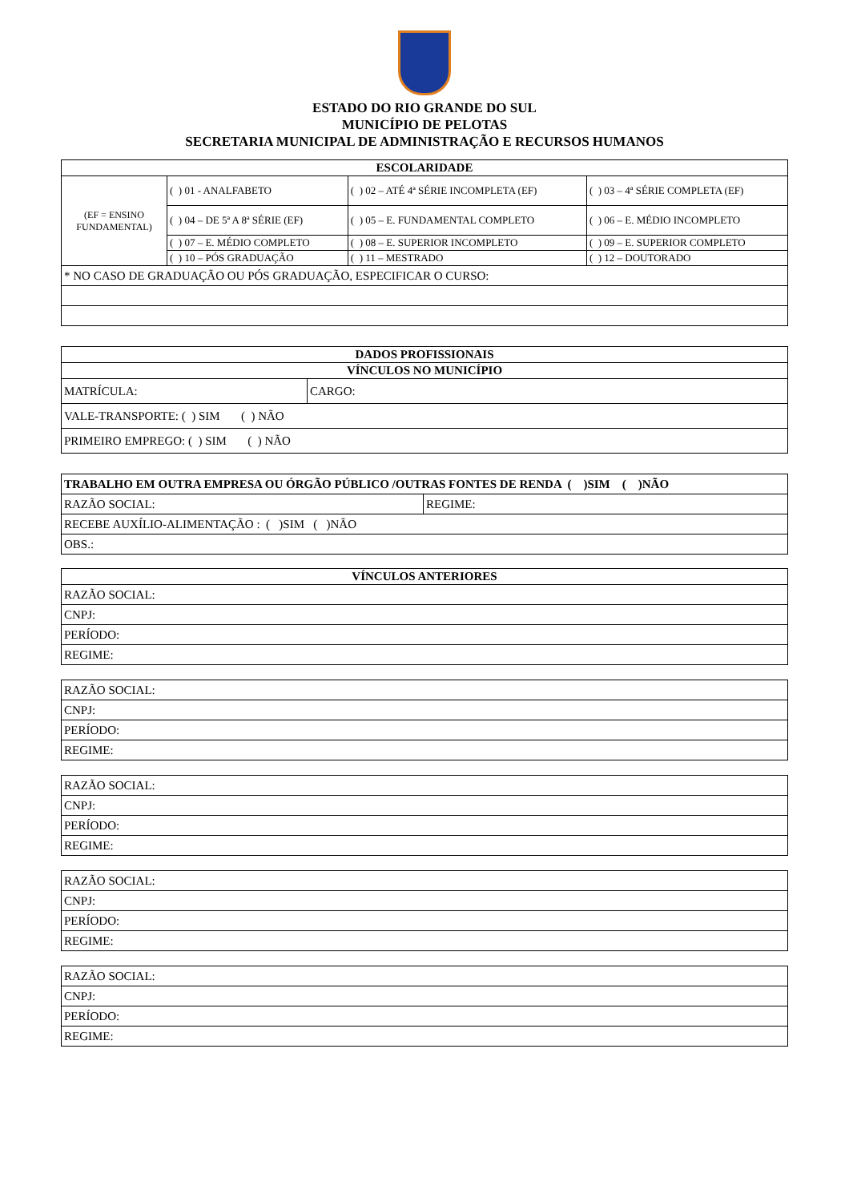ESTADO DO RIO GRANDE DO SUL
MUNICÍPIO DE PELOTAS
SECRETARIA MUNICIPAL DE ADMINISTRAÇÃO E RECURSOS HUMANOS
| ESCOLARIDADE | | | |
| --- | --- | --- | --- |
| (EF = ENSINO FUNDAMENTAL) | ( ) 01 - ANALFABETO | ( ) 02 – ATÉ 4ª SÉRIE INCOMPLETA (EF) | ( ) 03 – 4ª SÉRIE COMPLETA (EF) |
| | ( ) 04 – DE 5ª A 8ª SÉRIE (EF) | ( ) 05 – E. FUNDAMENTAL COMPLETO | ( ) 06 – E. MÉDIO INCOMPLETO |
| | ( ) 07 – E. MÉDIO COMPLETO | ( ) 08 – E. SUPERIOR INCOMPLETO | ( ) 09 – E. SUPERIOR COMPLETO |
| | ( ) 10 – PÓS GRADUAÇÃO | ( ) 11 – MESTRADO | ( ) 12 – DOUTORADO |
| * NO CASO DE GRADUAÇÃO OU PÓS GRADUAÇÃO, ESPECIFICAR O CURSO: | | | |
| DADOS PROFISSIONAIS | |
| --- | --- |
| VÍNCULOS NO MUNICÍPIO | |
| MATRÍCULA: | CARGO: |
| VALE-TRANSPORTE: ( ) SIM ( ) NÃO | |
| PRIMEIRO EMPREGO: ( ) SIM ( ) NÃO | |
| TRABALHO EM OUTRA EMPRESA OU ÓRGÃO PÚBLICO /OUTRAS FONTES DE RENDA ( )SIM ( )NÃO | |
| RAZÃO SOCIAL: | REGIME: |
| RECEBE AUXÍLIO-ALIMENTAÇÃO : ( )SIM ( )NÃO | |
| OBS.: | |
| VÍNCULOS ANTERIORES |
| --- |
| RAZÃO SOCIAL: |
| CNPJ: |
| PERÍODO: |
| REGIME: |
| RAZÃO SOCIAL: |
| CNPJ: |
| PERÍODO: |
| REGIME: |
| RAZÃO SOCIAL: |
| CNPJ: |
| PERÍODO: |
| REGIME: |
| RAZÃO SOCIAL: |
| CNPJ: |
| PERÍODO: |
| REGIME: |
| RAZÃO SOCIAL: |
| CNPJ: |
| PERÍODO: |
| REGIME: |